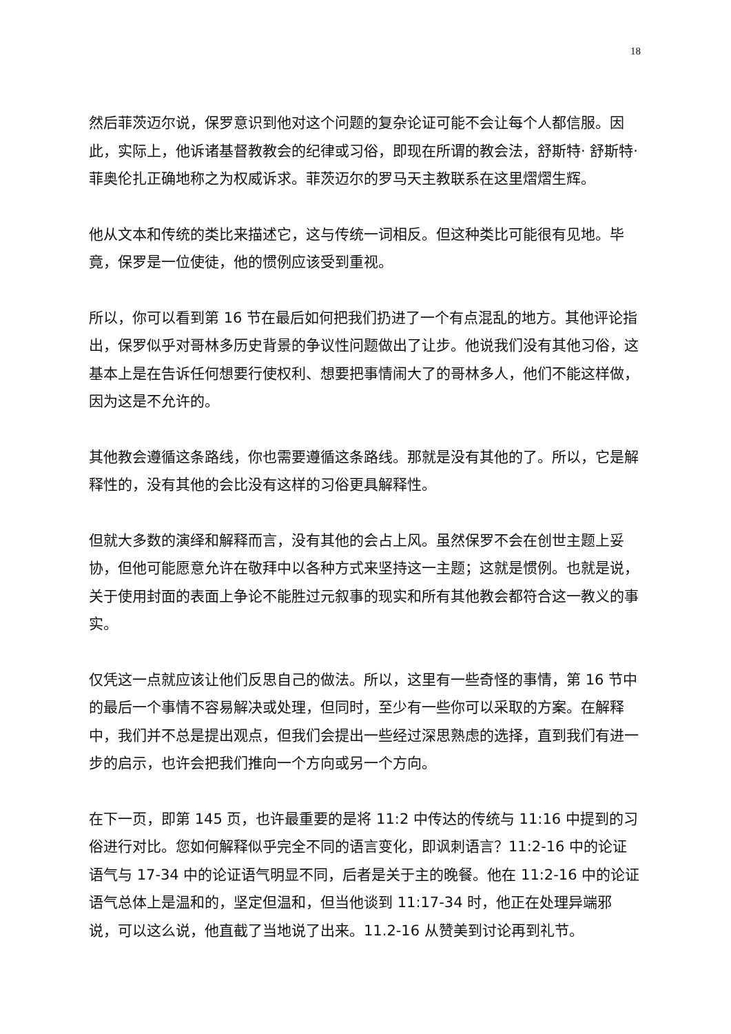18
然后菲茨迈尔说，保罗意识到他对这个问题的复杂论证可能不会让每个人都信服。因此，实际上，他诉诸基督教教会的纪律或习俗，即现在所谓的教会法，舒斯特· 舒斯特· 菲奥伦扎正确地称之为权威诉求。菲茨迈尔的罗马天主教联系在这里熠熠生辉。
他从文本和传统的类比来描述它，这与传统一词相反。但这种类比可能很有见地。毕竟，保罗是一位使徒，他的惯例应该受到重视。
所以，你可以看到第 16 节在最后如何把我们扔进了一个有点混乱的地方。其他评论指出，保罗似乎对哥林多历史背景的争议性问题做出了让步。他说我们没有其他习俗，这基本上是在告诉任何想要行使权利、想要把事情闹大了的哥林多人，他们不能这样做，因为这是不允许的。
其他教会遵循这条路线，你也需要遵循这条路线。那就是没有其他的了。所以，它是解释性的，没有其他的会比没有这样的习俗更具解释性。
但就大多数的演绎和解释而言，没有其他的会占上风。虽然保罗不会在创世主题上妥协，但他可能愿意允许在敬拜中以各种方式来坚持这一主题；这就是惯例。也就是说，关于使用封面的表面上争论不能胜过元叙事的现实和所有其他教会都符合这一教义的事实。
仅凭这一点就应该让他们反思自己的做法。所以，这里有一些奇怪的事情，第 16 节中的最后一个事情不容易解决或处理，但同时，至少有一些你可以采取的方案。在解释中，我们并不总是提出观点，但我们会提出一些经过深思熟虑的选择，直到我们有进一步的启示，也许会把我们推向一个方向或另一个方向。
在下一页，即第 145 页，也许最重要的是将 11:2 中传达的传统与 11:16 中提到的习俗进行对比。您如何解释似乎完全不同的语言变化，即讽刺语言？11:2-16 中的论证语气与 17-34 中的论证语气明显不同，后者是关于主的晚餐。他在 11:2-16 中的论证语气总体上是温和的，坚定但温和，但当他谈到 11:17-34 时，他正在处理异端邪说，可以这么说，他直截了当地说了出来。11.2-16 从赞美到讨论再到礼节。